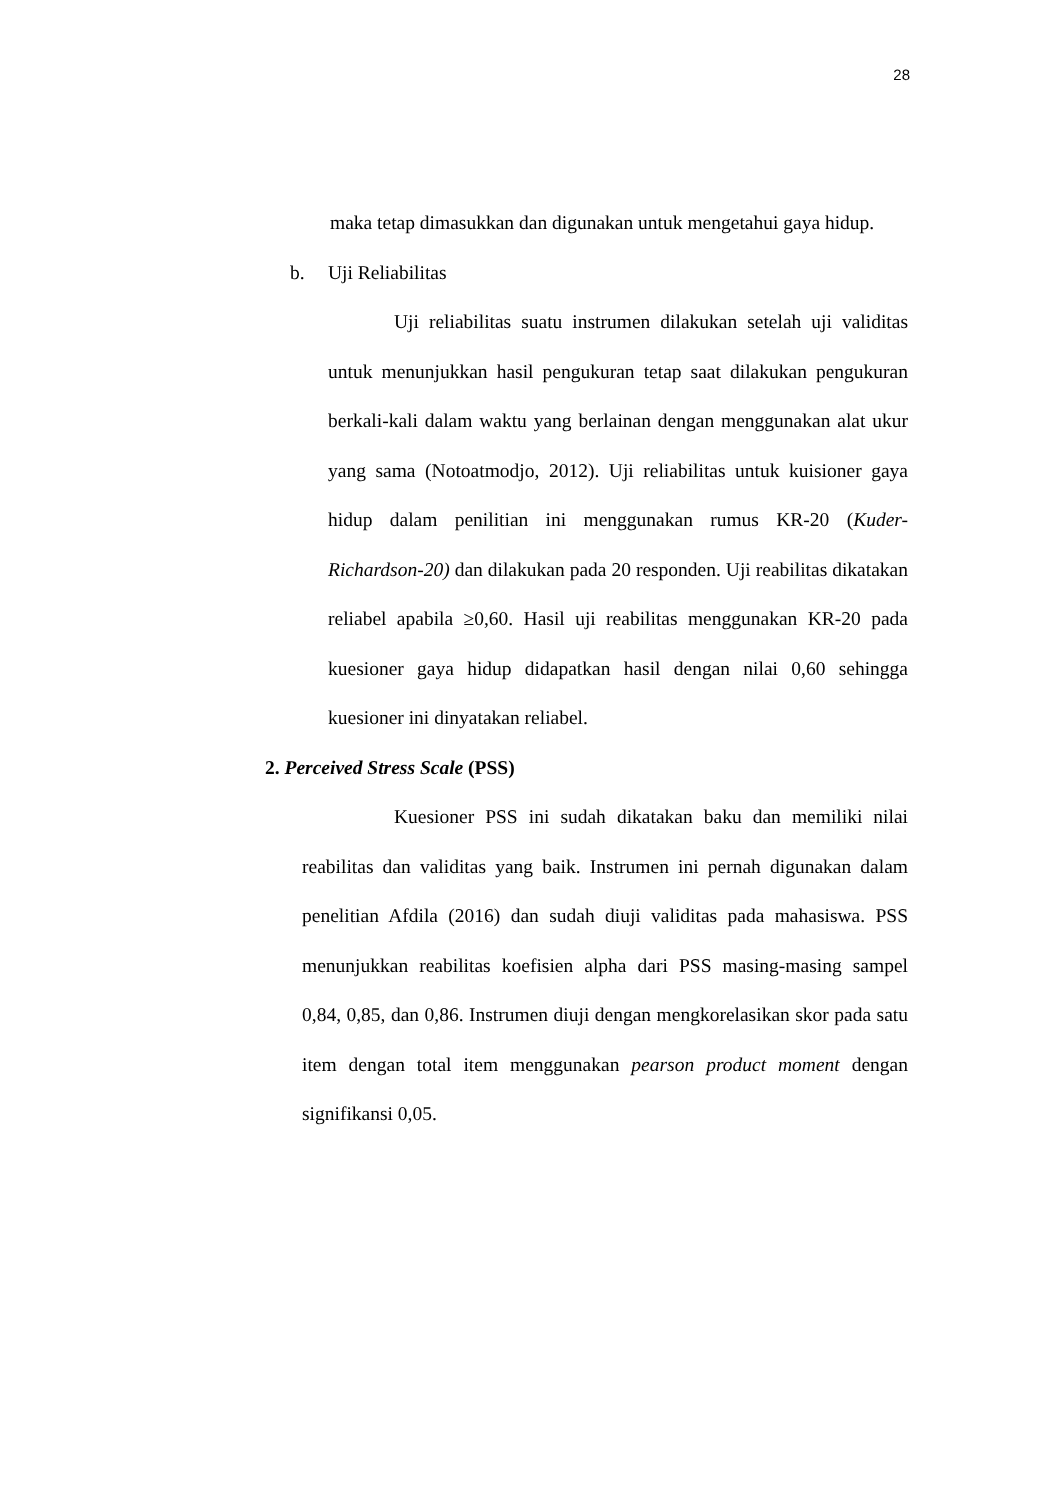28
maka tetap dimasukkan dan digunakan untuk mengetahui gaya hidup.
b. Uji Reliabilitas
Uji reliabilitas suatu instrumen dilakukan setelah uji validitas untuk menunjukkan hasil pengukuran tetap saat dilakukan pengukuran berkali-kali dalam waktu yang berlainan dengan menggunakan alat ukur yang sama (Notoatmodjo, 2012). Uji reliabilitas untuk kuisioner gaya hidup dalam penilitian ini menggunakan rumus KR-20 (Kuder-Richardson-20) dan dilakukan pada 20 responden. Uji reabilitas dikatakan reliabel apabila ≥0,60. Hasil uji reabilitas menggunakan KR-20 pada kuesioner gaya hidup didapatkan hasil dengan nilai 0,60 sehingga kuesioner ini dinyatakan reliabel.
2. Perceived Stress Scale (PSS)
Kuesioner PSS ini sudah dikatakan baku dan memiliki nilai reabilitas dan validitas yang baik. Instrumen ini pernah digunakan dalam penelitian Afdila (2016) dan sudah diuji validitas pada mahasiswa. PSS menunjukkan reabilitas koefisien alpha dari PSS masing-masing sampel 0,84, 0,85, dan 0,86. Instrumen diuji dengan mengkorelasikan skor pada satu item dengan total item menggunakan pearson product moment dengan signifikansi 0,05.